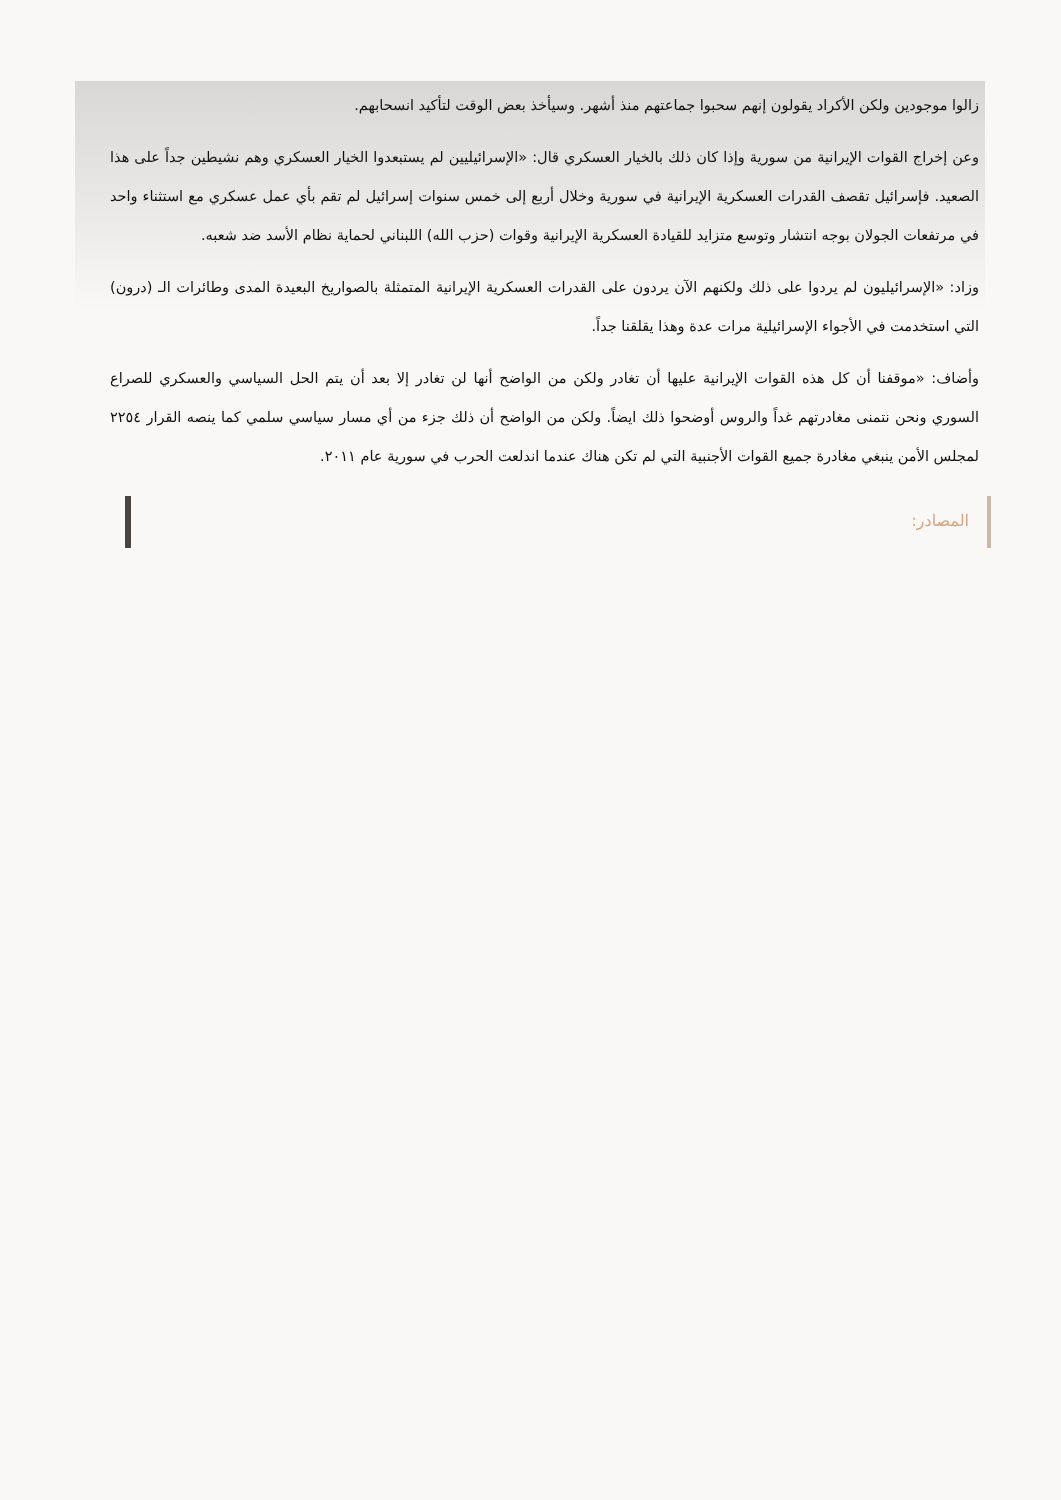زالوا موجودين ولكن الأكراد يقولون إنهم سحبوا جماعتهم منذ أشهر. وسيأخذ بعض الوقت لتأكيد انسحابهم.
وعن إخراج القوات الإيرانية من سورية وإذا كان ذلك بالخيار العسكري قال: «الإسرائيليين لم يستبعدوا الخيار العسكري وهم نشيطين جداً على هذا الصعيد. فإسرائيل تقصف القدرات العسكرية الإيرانية في سورية وخلال أربع إلى خمس سنوات إسرائيل لم تقم بأي عمل عسكري مع استثناء واحد في مرتفعات الجولان بوجه انتشار وتوسع متزايد للقيادة العسكرية الإيرانية وقوات (حزب الله) اللبناني لحماية نظام الأسد ضد شعبه.
وزاد: «الإسرائيليون لم يردوا على ذلك ولكنهم الآن يردون على القدرات العسكرية الإيرانية المتمثلة بالصواريخ البعيدة المدى وطائرات الـ (درون) التي استخدمت في الأجواء الإسرائيلية مرات عدة وهذا يقلقنا جداً.
وأضاف: «موقفنا أن كل هذه القوات الإيرانية عليها أن تغادر ولكن من الواضح أنها لن تغادر إلا بعد أن يتم الحل السياسي والعسكري للصراع السوري ونحن نتمنى مغادرتهم غداً والروس أوضحوا ذلك ايضاً. ولكن من الواضح أن ذلك جزء من أي مسار سياسي سلمي كما ينصه القرار ٢٢٥٤ لمجلس الأمن ينبغي مغادرة جميع القوات الأجنبية التي لم تكن هناك عندما اندلعت الحرب في سورية عام ٢٠١١.
المصادر: